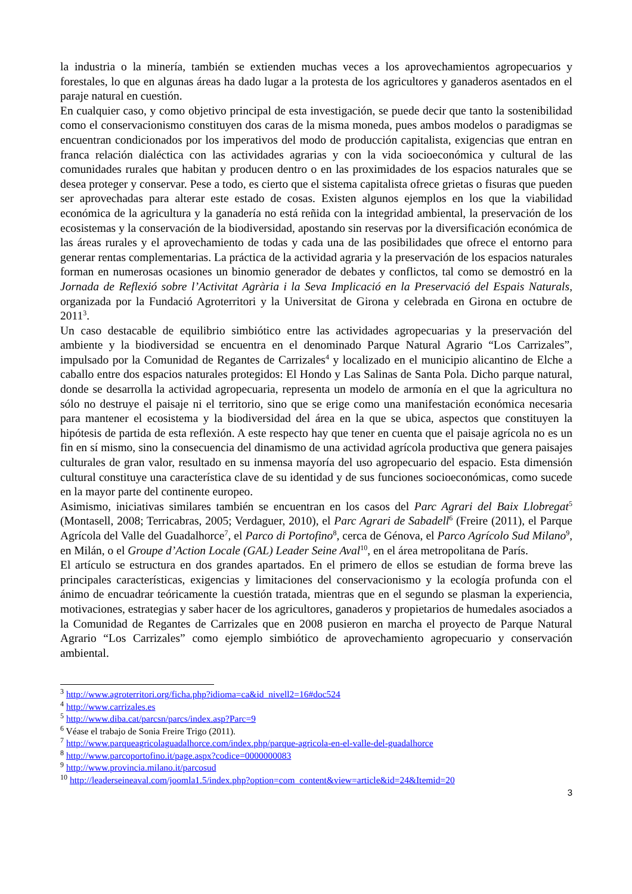la industria o la minería, también se extienden muchas veces a los aprovechamientos agropecuarios y forestales, lo que en algunas áreas ha dado lugar a la protesta de los agricultores y ganaderos asentados en el paraje natural en cuestión.
En cualquier caso, y como objetivo principal de esta investigación, se puede decir que tanto la sostenibilidad como el conservacionismo constituyen dos caras de la misma moneda, pues ambos modelos o paradigmas se encuentran condicionados por los imperativos del modo de producción capitalista, exigencias que entran en franca relación dialéctica con las actividades agrarias y con la vida socioeconómica y cultural de las comunidades rurales que habitan y producen dentro o en las proximidades de los espacios naturales que se desea proteger y conservar. Pese a todo, es cierto que el sistema capitalista ofrece grietas o fisuras que pueden ser aprovechadas para alterar este estado de cosas. Existen algunos ejemplos en los que la viabilidad económica de la agricultura y la ganadería no está reñida con la integridad ambiental, la preservación de los ecosistemas y la conservación de la biodiversidad, apostando sin reservas por la diversificación económica de las áreas rurales y el aprovechamiento de todas y cada una de las posibilidades que ofrece el entorno para generar rentas complementarias. La práctica de la actividad agraria y la preservación de los espacios naturales forman en numerosas ocasiones un binomio generador de debates y conflictos, tal como se demostró en la Jornada de Reflexió sobre l’Activitat Agrària i la Seva Implicació en la Preservació del Espais Naturals, organizada por la Fundació Agroterritori y la Universitat de Girona y celebrada en Girona en octubre de 2011<sup>3</sup>.
Un caso destacable de equilibrio simbiótico entre las actividades agropecuarias y la preservación del ambiente y la biodiversidad se encuentra en el denominado Parque Natural Agrario “Los Carrizales”, impulsado por la Comunidad de Regantes de Carrizales<sup>4</sup> y localizado en el municipio alicantino de Elche a caballo entre dos espacios naturales protegidos: El Hondo y Las Salinas de Santa Pola. Dicho parque natural, donde se desarrolla la actividad agropecuaria, representa un modelo de armonía en el que la agricultura no sólo no destruye el paisaje ni el territorio, sino que se erige como una manifestación económica necesaria para mantener el ecosistema y la biodiversidad del área en la que se ubica, aspectos que constituyen la hipótesis de partida de esta reflexión. A este respecto hay que tener en cuenta que el paisaje agrícola no es un fin en sí mismo, sino la consecuencia del dinamismo de una actividad agrícola productiva que genera paisajes culturales de gran valor, resultado en su inmensa mayoría del uso agropecuario del espacio. Esta dimensión cultural constituye una característica clave de su identidad y de sus funciones socioeconómicas, como sucede en la mayor parte del continente europeo.
Asimismo, iniciativas similares también se encuentran en los casos del Parc Agrari del Baix Llobregat<sup>5</sup> (Montasell, 2008; Terricabras, 2005; Verdaguer, 2010), el Parc Agrari de Sabadell<sup>6</sup> (Freire (2011), el Parque Agrícola del Valle del Guadalhorce<sup>7</sup>, el Parco di Portofino<sup>8</sup>, cerca de Génova, el Parco Agrícolo Sud Milano<sup>9</sup>, en Milán, o el Groupe d’Action Locale (GAL) Leader Seine Aval<sup>10</sup>, en el área metropolitana de París.
El artículo se estructura en dos grandes apartados. En el primero de ellos se estudian de forma breve las principales características, exigencias y limitaciones del conservacionismo y la ecología profunda con el ánimo de encuadrar teóricamente la cuestión tratada, mientras que en el segundo se plasman la experiencia, motivaciones, estrategias y saber hacer de los agricultores, ganaderos y propietarios de humedales asociados a la Comunidad de Regantes de Carrizales que en 2008 pusieron en marcha el proyecto de Parque Natural Agrario “Los Carrizales” como ejemplo simbiótico de aprovechamiento agropecuario y conservación ambiental.
<sup>3</sup> http://www.agroterritori.org/ficha.php?idioma=ca&id_nivell2=16#doc524
<sup>4</sup> http://www.carrizales.es
<sup>5</sup> http://www.diba.cat/parcsn/parcs/index.asp?Parc=9
<sup>6</sup> Véase el trabajo de Sonia Freire Trigo (2011).
<sup>7</sup> http://www.parqueagricolaguadalhorce.com/index.php/parque-agricola-en-el-valle-del-guadalhorce
<sup>8</sup> http://www.parcoportofino.it/page.aspx?codice=0000000083
<sup>9</sup> http://www.provincia.milano.it/parcosud
<sup>10</sup> http://leaderseineaval.com/joomla1.5/index.php?option=com_content&view=article&id=24&Itemid=20
3